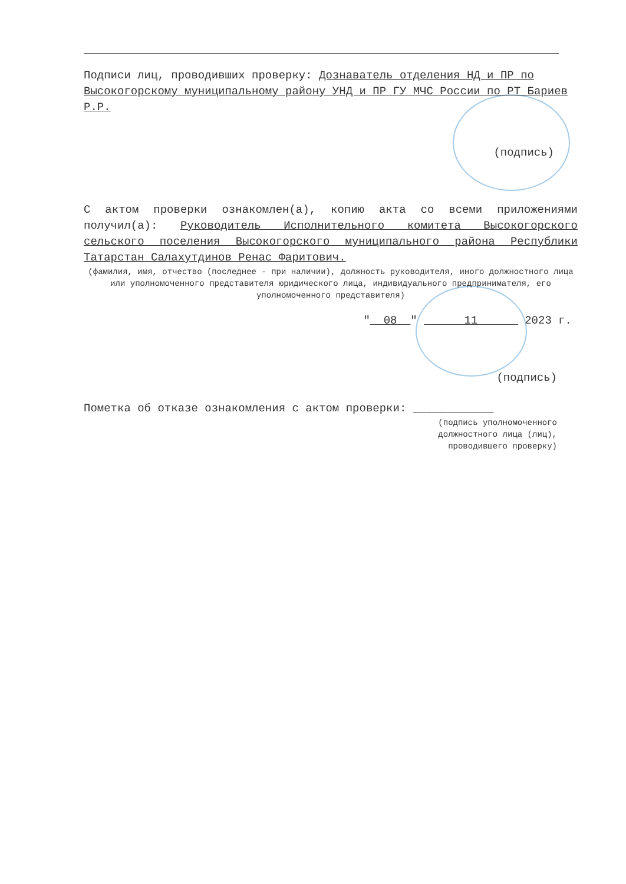Подписи лиц, проводивших проверку: Дознаватель отделения НД и ПР по Высокогорскому муниципальному району УНД и ПР ГУ МЧС России по РТ Бариев Р.Р.
(подпись)
С актом проверки ознакомлен(а), копию акта со всеми приложениями получил(а): Руководитель Исполнительного комитета Высокогорского сельского поселения Высокогорского муниципального района Республики Татарстан Салахутдинов Ренас Фаритович.
(фамилия, имя, отчество (последнее - при наличии), должность руководителя, иного должностного лица или уполномоченного представителя юридического лица, индивидуального предпринимателя, его уполномоченного представителя)
" 08 " 11 2023 г.
(подпись)
Пометка об отказе ознакомления с актом проверки: ____________
(подпись уполномоченного
должностного лица (лиц),
проводившего проверку)